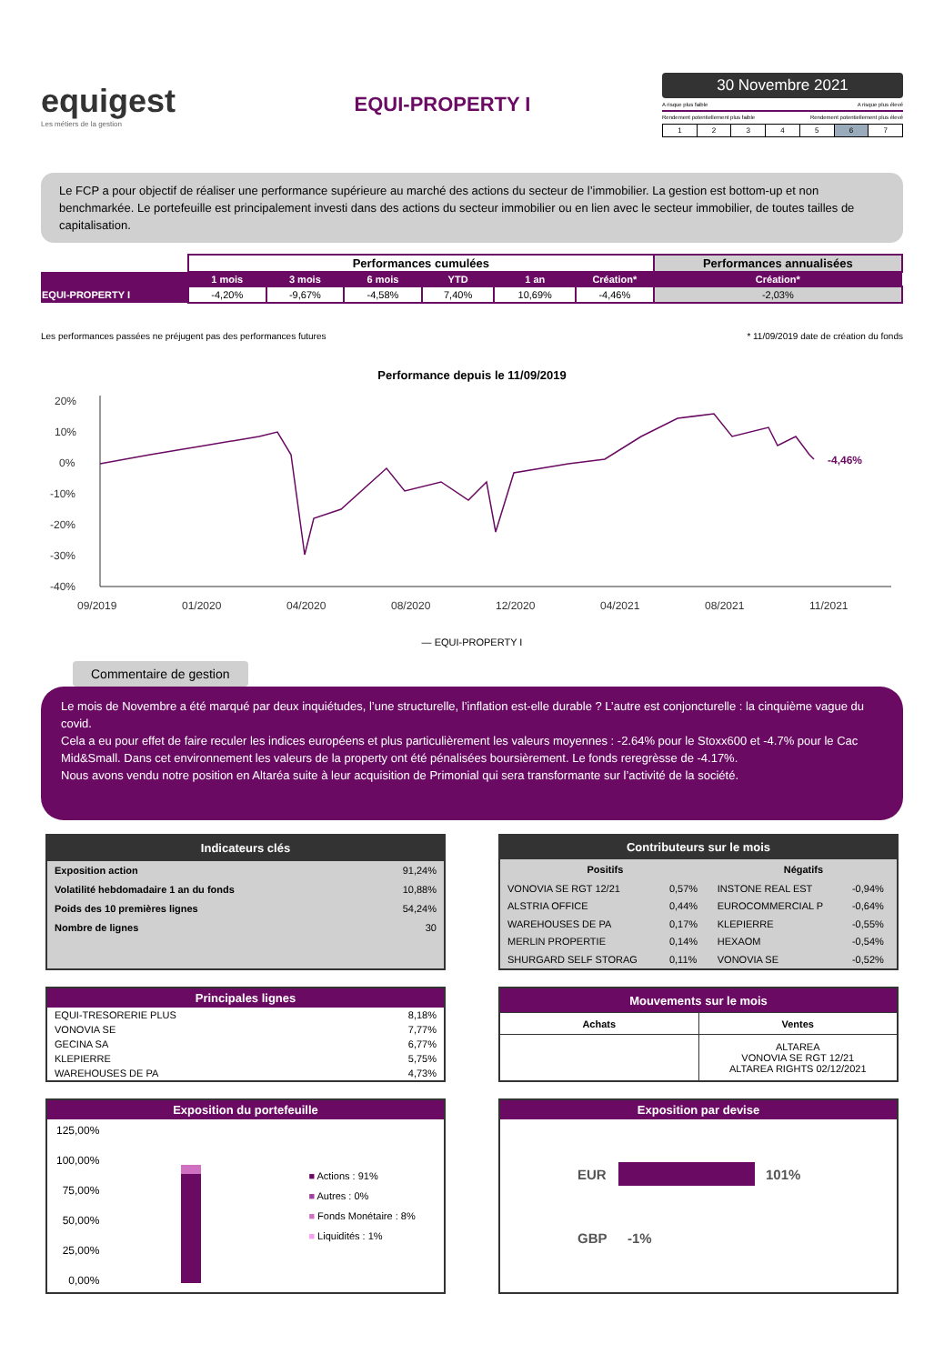equigest
Les métiers de la gestion
EQUI-PROPERTY I
30 Novembre 2021
A risque plus faible A risque plus élevé
Rendement potentiellement plus faible Rendement potentiellement plus élevé
| 1 | 2 | 3 | 4 | 5 | 6 | 7 |
Le FCP a pour objectif de réaliser une performance supérieure au marché des actions du secteur de l’immobilier. La gestion est bottom-up et non benchmarkée. Le portefeuille est principalement investi dans des actions du secteur immobilier ou en lien avec le secteur immobilier, de toutes tailles de capitalisation.
| | Performances cumulées | | | | | | Performances annualisées |
| | 1 mois | 3 mois | 6 mois | YTD | 1 an | Création* | Création* |
| EQUI-PROPERTY I | -4,20% | -9,67% | -4,58% | 7,40% | 10,69% | -4,46% | -2,03% |
Les performances passées ne préjugent pas des performances futures * 11/09/2019 date de création du fonds
Performance depuis le 11/09/2019
20%
10%
0%
-10%
-20%
-30%
-40%
09/2019
01/2020
04/2020
08/2020
12/2020
04/2021
08/2021
11/2021
-4,46%
— EQUI-PROPERTY I
Commentaire de gestion
Le mois de Novembre a été marqué par deux inquiétudes, l’une structurelle, l’inflation est-elle durable ? L’autre est conjoncturelle : la cinquième vague du covid.
Cela a eu pour effet de faire reculer les indices européens et plus particulièrement les valeurs moyennes : -2.64% pour le Stoxx600 et -4.7% pour le Cac Mid&Small. Dans cet environnement les valeurs de la property ont été pénalisées boursièrement. Le fonds reregrèsse de -4.17%.
Nous avons vendu notre position en Altaréa suite à leur acquisition de Primonial qui sera transformante sur l’activité de la société.
| Indicateurs clés | |
| --- | --- |
| Exposition action | 91,24% |
| Volatilité hebdomadaire 1 an du fonds | 10,88% |
| Poids des 10 premières lignes | 54,24% |
| Nombre de lignes | 30 |
| Contributeurs sur le mois | | | |
| --- | --- | --- | --- |
| Positifs | | Négatifs | |
| VONOVIA SE RGT 12/21 | 0,57% | INSTONE REAL EST | -0,94% |
| ALSTRIA OFFICE | 0,44% | EUROCOMMERCIAL P | -0,64% |
| WAREHOUSES DE PA | 0,17% | KLEPIERRE | -0,55% |
| MERLIN PROPERTIE | 0,14% | HEXAOM | -0,54% |
| SHURGARD SELF STORAG | 0,11% | VONOVIA SE | -0,52% |
| Principales lignes | |
| --- | --- |
| EQUI-TRESORERIE PLUS | 8,18% |
| VONOVIA SE | 7,77% |
| GECINA SA | 6,77% |
| KLEPIERRE | 5,75% |
| WAREHOUSES DE PA | 4,73% |
| Mouvements sur le mois | |
| --- | --- |
| Achats | Ventes |
| | ALTAREA VONOVIA SE RGT 12/21 ALTAREA RIGHTS 02/12/2021 |
Exposition du portefeuille
125,00%
100,00%
75,00%
50,00%
25,00%
0,00%
■ Actions : 91%
■ Autres : 0%
■ Fonds Monétaire : 8%
■ Liquidités : 1%
Exposition par devise
EUR 101%
GBP -1%